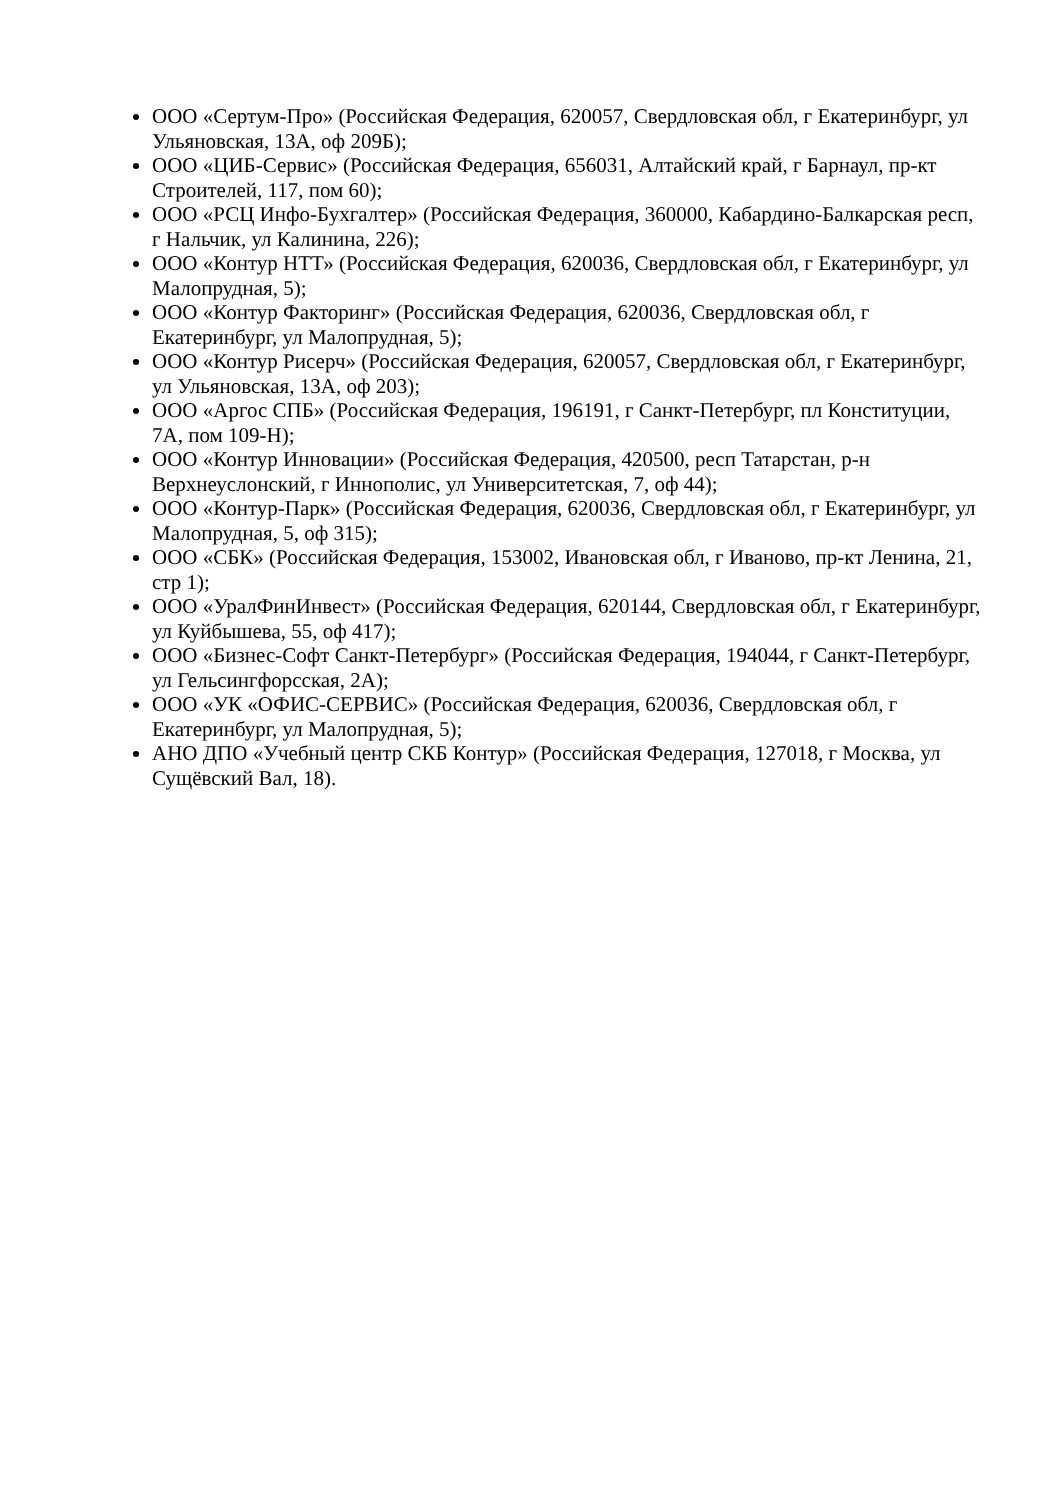ООО «Сертум-Про» (Российская Федерация, 620057, Свердловская обл, г Екатеринбург, ул Ульяновская, 13А, оф 209Б);
ООО «ЦИБ-Сервис» (Российская Федерация, 656031, Алтайский край, г Барнаул, пр-кт Строителей, 117, пом 60);
ООО «РСЦ Инфо-Бухгалтер» (Российская Федерация, 360000, Кабардино-Балкарская респ, г Нальчик, ул Калинина, 226);
ООО «Контур НТТ» (Российская Федерация, 620036, Свердловская обл, г Екатеринбург, ул Малопрудная, 5);
ООО «Контур Факторинг» (Российская Федерация, 620036, Свердловская обл, г Екатеринбург, ул Малопрудная, 5);
ООО «Контур Рисерч» (Российская Федерация, 620057, Свердловская обл, г Екатеринбург, ул Ульяновская, 13А, оф 203);
ООО «Аргос СПБ» (Российская Федерация, 196191, г Санкт-Петербург, пл Конституции, 7А, пом 109-Н);
ООО «Контур Инновации» (Российская Федерация, 420500, респ Татарстан, р-н Верхнеуслонский, г Иннополис, ул Университетская, 7, оф 44);
ООО «Контур-Парк» (Российская Федерация, 620036, Свердловская обл, г Екатеринбург, ул Малопрудная, 5, оф 315);
ООО «СБК» (Российская Федерация, 153002, Ивановская обл, г Иваново, пр-кт Ленина, 21, стр 1);
ООО «УралФинИнвест» (Российская Федерация, 620144, Свердловская обл, г Екатеринбург, ул Куйбышева, 55, оф 417);
ООО «Бизнес-Софт Санкт-Петербург» (Российская Федерация, 194044, г Санкт-Петербург, ул Гельсингфорсская, 2А);
ООО «УК «ОФИС-СЕРВИС» (Российская Федерация, 620036, Свердловская обл, г Екатеринбург, ул Малопрудная, 5);
АНО ДПО «Учебный центр СКБ Контур» (Российская Федерация, 127018, г Москва, ул Сущёвский Вал, 18).